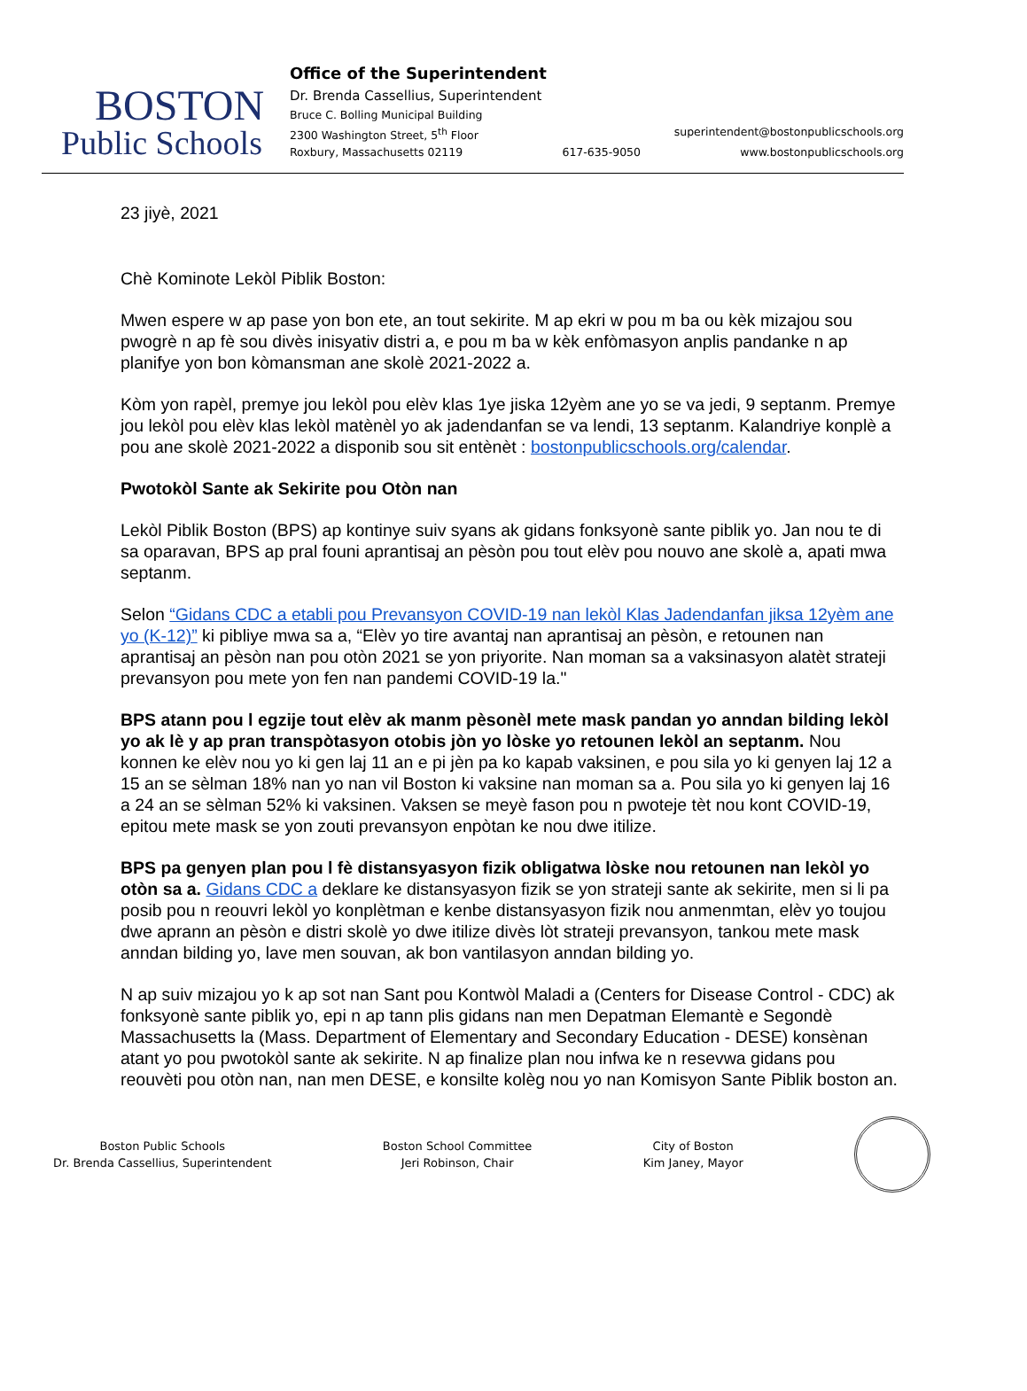BOSTON
Public Schools
Office of the Superintendent
Dr. Brenda Cassellius, Superintendent
Bruce C. Bolling Municipal Building
2300 Washington Street, 5<sup>th</sup> Floor superintendent@bostonpublicschools.org
Roxbury, Massachusetts 02119 617-635-9050 www.bostonpublicschools.org
23 jiyè, 2021
Chè Kominote Lekòl Piblik Boston:
Mwen espere w ap pase yon bon ete, an tout sekirite. M ap ekri w pou m ba ou kèk mizajou sou pwogrè n ap fè sou divès inisyativ distri a, e pou m ba w kèk enfòmasyon anplis pandanke n ap planifye yon bon kòmansman ane skolè 2021-2022 a.
Kòm yon rapèl, premye jou lekòl pou elèv klas 1ye jiska 12yèm ane yo se va jedi, 9 septanm. Premye jou lekòl pou elèv klas lekòl matènèl yo ak jadendanfan se va lendi, 13 septanm. Kalandriye konplè a pou ane skolè 2021-2022 a disponib sou sit entènèt : bostonpublicschools.org/calendar.
Pwotokòl Sante ak Sekirite pou Otòn nan
Lekòl Piblik Boston (BPS) ap kontinye suiv syans ak gidans fonksyonè sante piblik yo. Jan nou te di sa oparavan, BPS ap pral founi aprantisaj an pèsòn pou tout elèv pou nouvo ane skolè a, apati mwa septanm.
Selon “Gidans CDC a etabli pou Prevansyon COVID-19 nan lekòl Klas Jadendanfan jiksa 12yèm ane yo (K-12)” ki pibliye mwa sa a, “Elèv yo tire avantaj nan aprantisaj an pèsòn, e retounen nan aprantisaj an pèsòn nan pou otòn 2021 se yon priyorite. Nan moman sa a vaksinasyon alatèt strateji prevansyon pou mete yon fen nan pandemi COVID-19 la."
BPS atann pou l egzije tout elèv ak manm pèsonèl mete mask pandan yo anndan bilding lekòl yo ak lè y ap pran transpòtasyon otobis jòn yo lòske yo retounen lekòl an septanm. Nou konnen ke elèv nou yo ki gen laj 11 an e pi jèn pa ko kapab vaksinen, e pou sila yo ki genyen laj 12 a 15 an se sèlman 18% nan yo nan vil Boston ki vaksine nan moman sa a. Pou sila yo ki genyen laj 16 a 24 an se sèlman 52% ki vaksinen. Vaksen se meyè fason pou n pwoteje tèt nou kont COVID-19, epitou mete mask se yon zouti prevansyon enpòtan ke nou dwe itilize.
BPS pa genyen plan pou l fè distansyasyon fizik obligatwa lòske nou retounen nan lekòl yo otòn sa a. Gidans CDC a deklare ke distansyasyon fizik se yon strateji sante ak sekirite, men si li pa posib pou n reouvri lekòl yo konplètman e kenbe distansyasyon fizik nou anmenmtan, elèv yo toujou dwe aprann an pèsòn e distri skolè yo dwe itilize divès lòt strateji prevansyon, tankou mete mask anndan bilding yo, lave men souvan, ak bon vantilasyon anndan bilding yo.
N ap suiv mizajou yo k ap sot nan Sant pou Kontwòl Maladi a (Centers for Disease Control - CDC) ak fonksyonè sante piblik yo, epi n ap tann plis gidans nan men Depatman Elemantè e Segondè Massachusetts la (Mass. Department of Elementary and Secondary Education - DESE) konsènan atant yo pou pwotokòl sante ak sekirite. N ap finalize plan nou infwa ke n resevwa gidans pou reouvèti pou otòn nan, nan men DESE, e konsilte kolèg nou yo nan Komisyon Sante Piblik boston an.
Boston Public Schools
Dr. Brenda Cassellius, Superintendent
Boston School Committee
Jeri Robinson, Chair
City of Boston
Kim Janey, Mayor